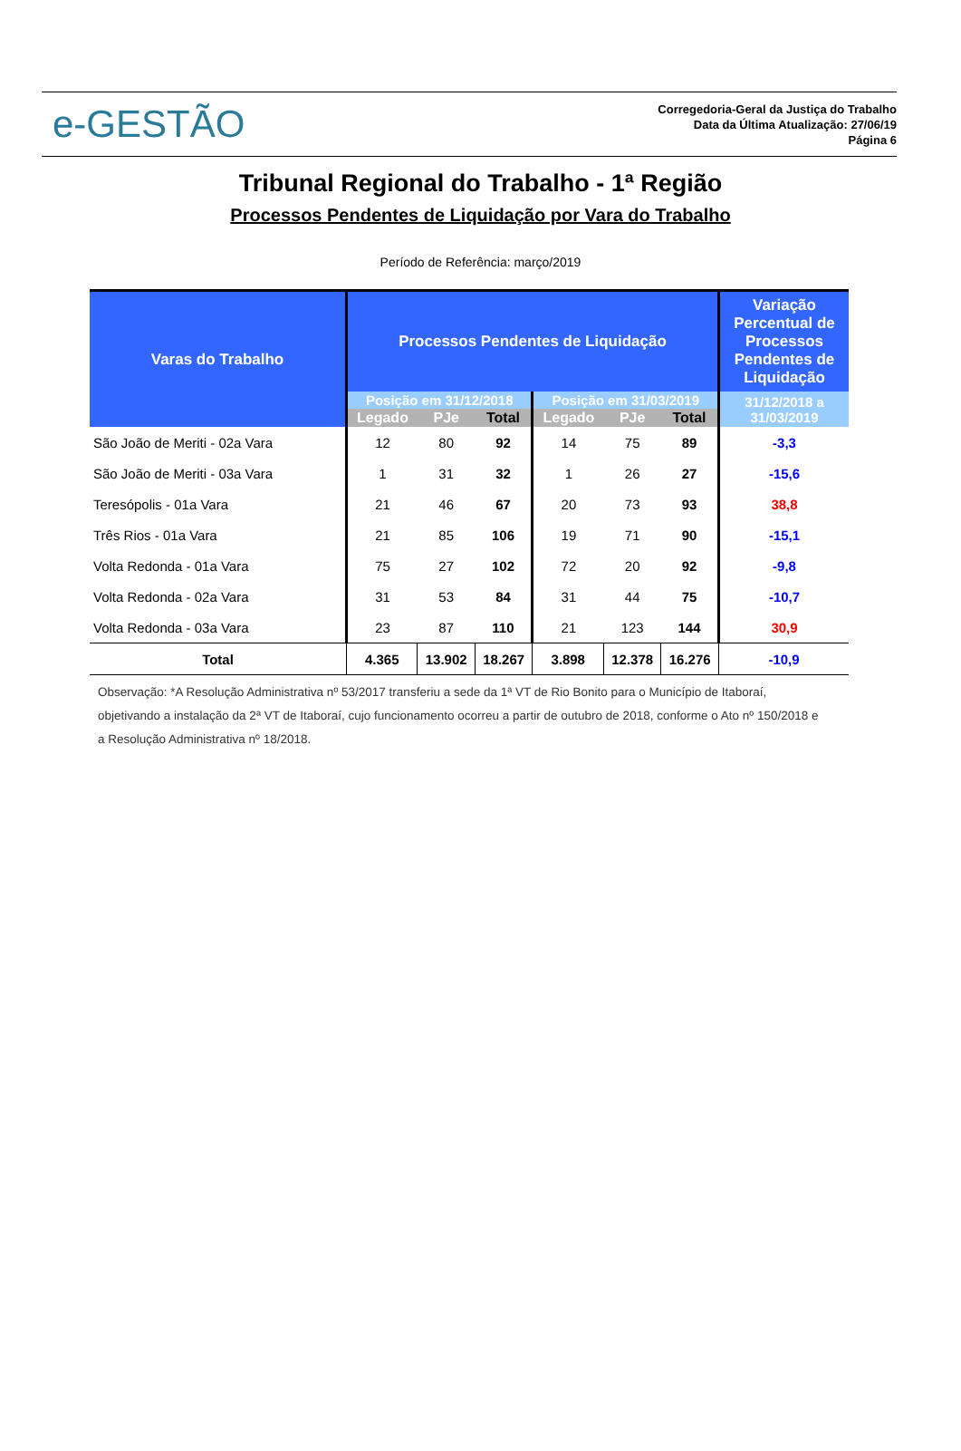e-GESTÃO
Corregedoria-Geral da Justiça do Trabalho
Data da Última Atualização: 27/06/19
Página 6
Tribunal Regional do Trabalho - 1ª Região
Processos Pendentes de Liquidação por Vara do Trabalho
Período de Referência: março/2019
| Varas do Trabalho | Processos Pendentes de Liquidação | | | | | | Variação Percentual de Processos Pendentes de Liquidação |
| --- | --- | --- | --- | --- | --- | --- | --- |
| | Posição em 31/12/2018 | | | Posição em 31/03/2019 | | | 31/12/2018 a 31/03/2019 |
| | Legado | PJe | Total | Legado | PJe | Total | |
| São João de Meriti - 02a Vara | 12 | 80 | 92 | 14 | 75 | 89 | -3,3 |
| São João de Meriti - 03a Vara | 1 | 31 | 32 | 1 | 26 | 27 | -15,6 |
| Teresópolis - 01a Vara | 21 | 46 | 67 | 20 | 73 | 93 | 38,8 |
| Três Rios - 01a Vara | 21 | 85 | 106 | 19 | 71 | 90 | -15,1 |
| Volta Redonda - 01a Vara | 75 | 27 | 102 | 72 | 20 | 92 | -9,8 |
| Volta Redonda - 02a Vara | 31 | 53 | 84 | 31 | 44 | 75 | -10,7 |
| Volta Redonda - 03a Vara | 23 | 87 | 110 | 21 | 123 | 144 | 30,9 |
| Total | 4.365 | 13.902 | 18.267 | 3.898 | 12.378 | 16.276 | -10,9 |
Observação: *A Resolução Administrativa nº 53/2017 transferiu a sede da 1ª VT de Rio Bonito para o Município de Itaboraí, objetivando a instalação da 2ª VT de Itaboraí, cujo funcionamento ocorreu a partir de outubro de 2018, conforme o Ato nº 150/2018 e a Resolução Administrativa nº 18/2018.